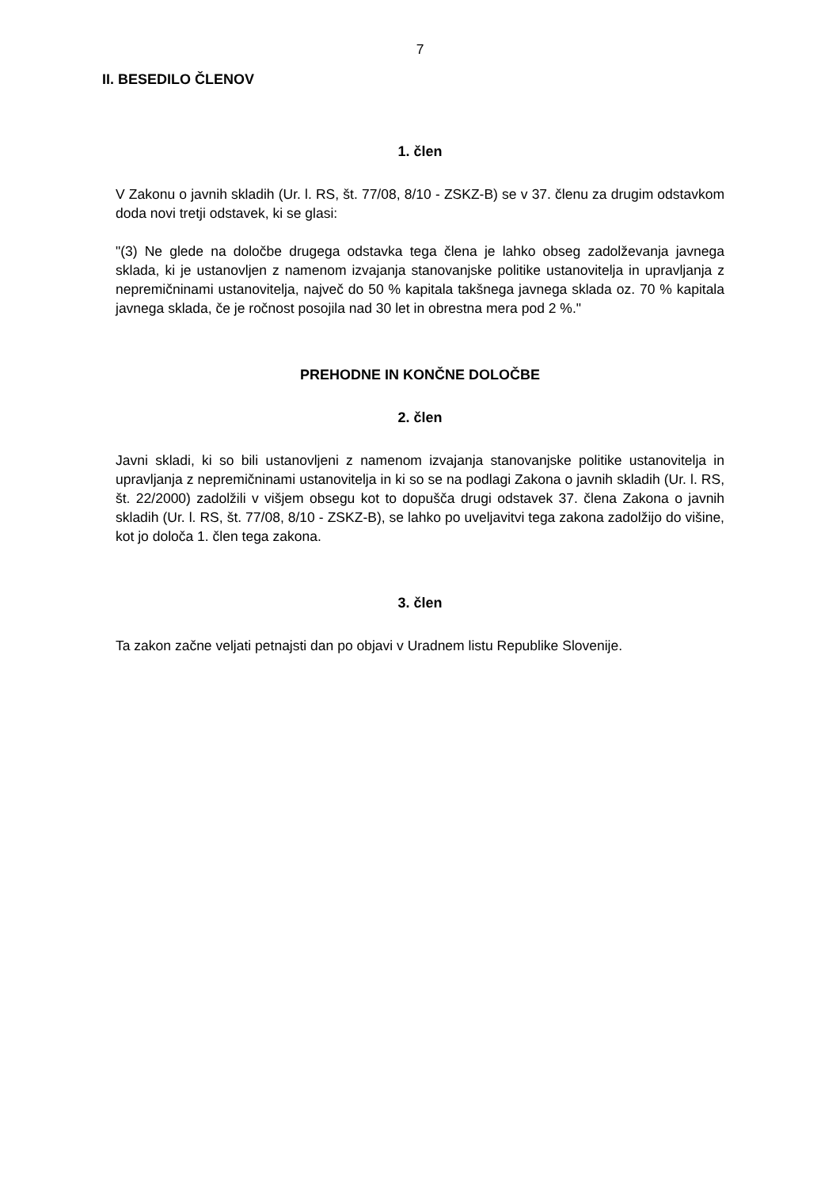7
II. BESEDILO ČLENOV
1. člen
V Zakonu o javnih skladih (Ur. l. RS, št. 77/08, 8/10 - ZSKZ-B) se v 37. členu za drugim odstavkom doda novi tretji odstavek, ki se glasi:
"(3) Ne glede na določbe drugega odstavka tega člena je lahko obseg zadolževanja javnega sklada, ki je ustanovljen z namenom izvajanja stanovanjske politike ustanovitelja in upravljanja z nepremičninami ustanovitelja, največ do 50 % kapitala takšnega javnega sklada oz. 70 % kapitala javnega sklada, če je ročnost posojila nad 30 let in obrestna mera pod 2 %."
PREHODNE IN KONČNE DOLOČBE
2. člen
Javni skladi, ki so bili ustanovljeni z namenom izvajanja stanovanjske politike ustanovitelja in upravljanja z nepremičninami ustanovitelja in ki so se na podlagi Zakona o javnih skladih (Ur. l. RS, št. 22/2000) zadolžili v višjem obsegu kot to dopušča drugi odstavek 37. člena Zakona o javnih skladih (Ur. l. RS, št. 77/08, 8/10 - ZSKZ-B), se lahko po uveljavitvi tega zakona zadolžijo do višine, kot jo določa 1. člen tega zakona.
3. člen
Ta zakon začne veljati petnajsti dan po objavi v Uradnem listu Republike Slovenije.